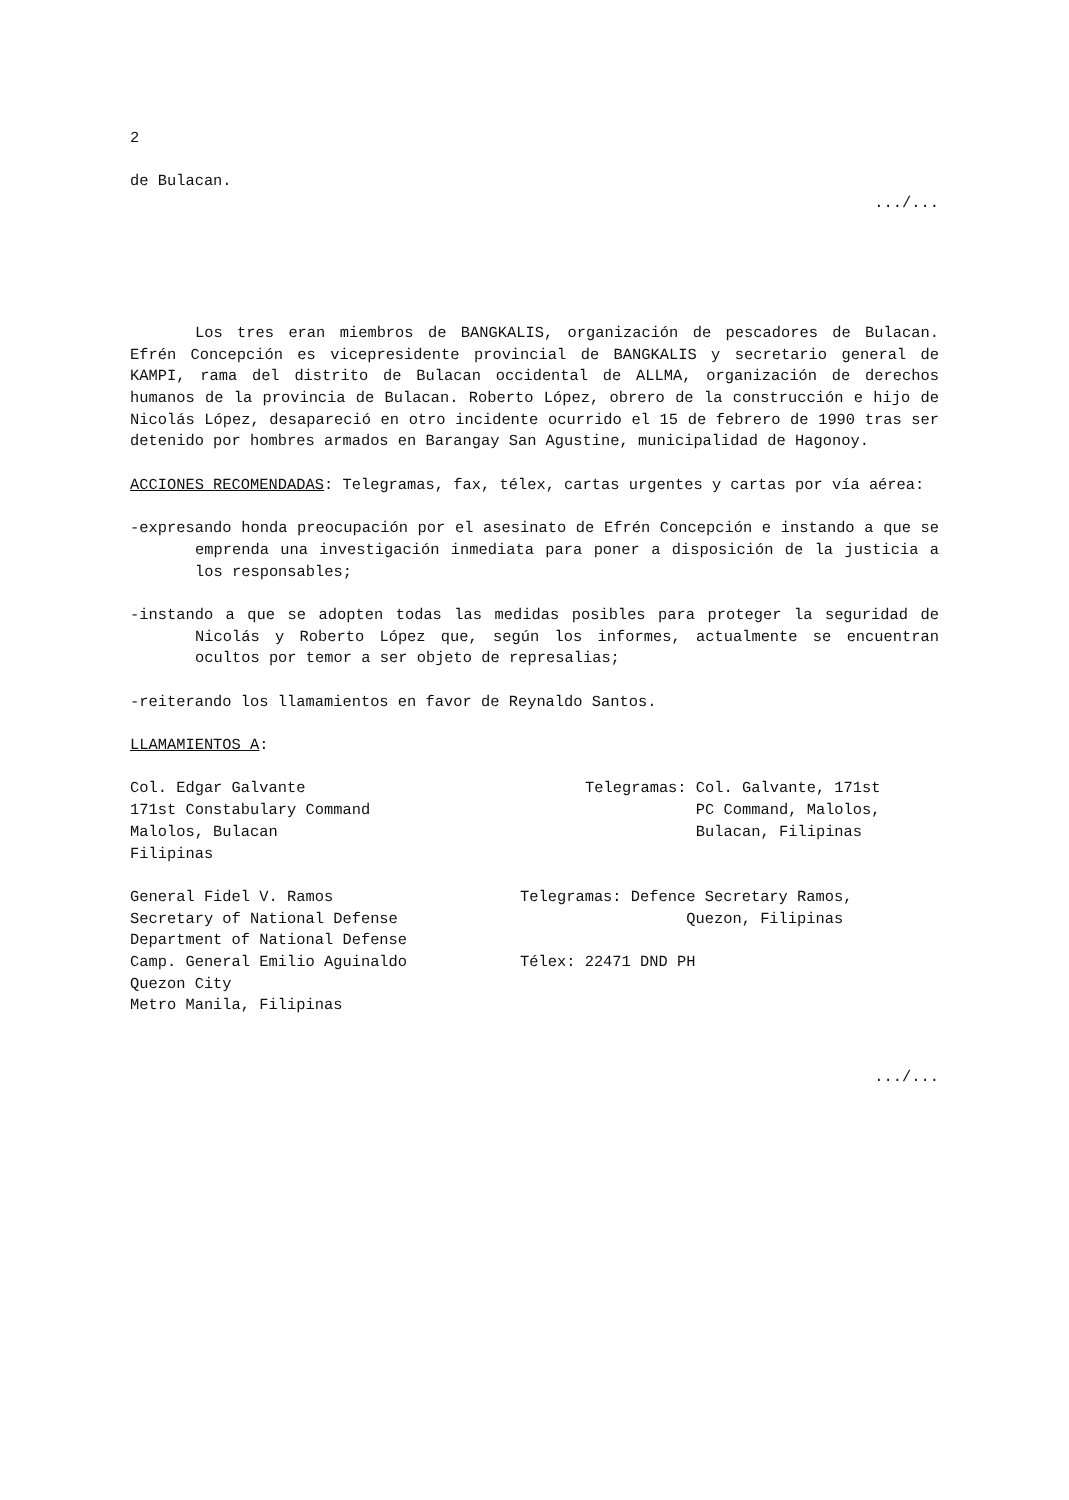2
de Bulacan.
.../...
Los tres eran miembros de BANGKALIS, organización de pescadores de Bulacan. Efrén Concepción es vicepresidente provincial de BANGKALIS y secretario general de KAMPI, rama del distrito de Bulacan occidental de ALLMA, organización de derechos humanos de la provincia de Bulacan. Roberto López, obrero de la construcción e hijo de Nicolás López, desapareció en otro incidente ocurrido el 15 de febrero de 1990 tras ser detenido por hombres armados en Barangay San Agustine, municipalidad de Hagonoy.
ACCIONES RECOMENDADAS: Telegramas, fax, télex, cartas urgentes y cartas por vía aérea:
-expresando honda preocupación por el asesinato de Efrén Concepción e instando a que se emprenda una investigación inmediata para poner a disposición de la justicia a los responsables;
-instando a que se adopten todas las medidas posibles para proteger la seguridad de Nicolás y Roberto López que, según los informes, actualmente se encuentran ocultos por temor a ser objeto de represalias;
-reiterando los llamamientos en favor de Reynaldo Santos.
LLAMAMIENTOS A:
Col. Edgar Galvante
171st Constabulary Command
Malolos, Bulacan
Filipinas
Telegramas: Col. Galvante, 171st
PC Command, Malolos,
Bulacan, Filipinas
General Fidel V. Ramos
Secretary of National Defense
Department of National Defense
Camp. General Emilio Aguinaldo
Quezon City
Metro Manila, Filipinas
Telegramas: Defence Secretary Ramos,
Quezon, Filipinas
Télex: 22471 DND PH
.../...